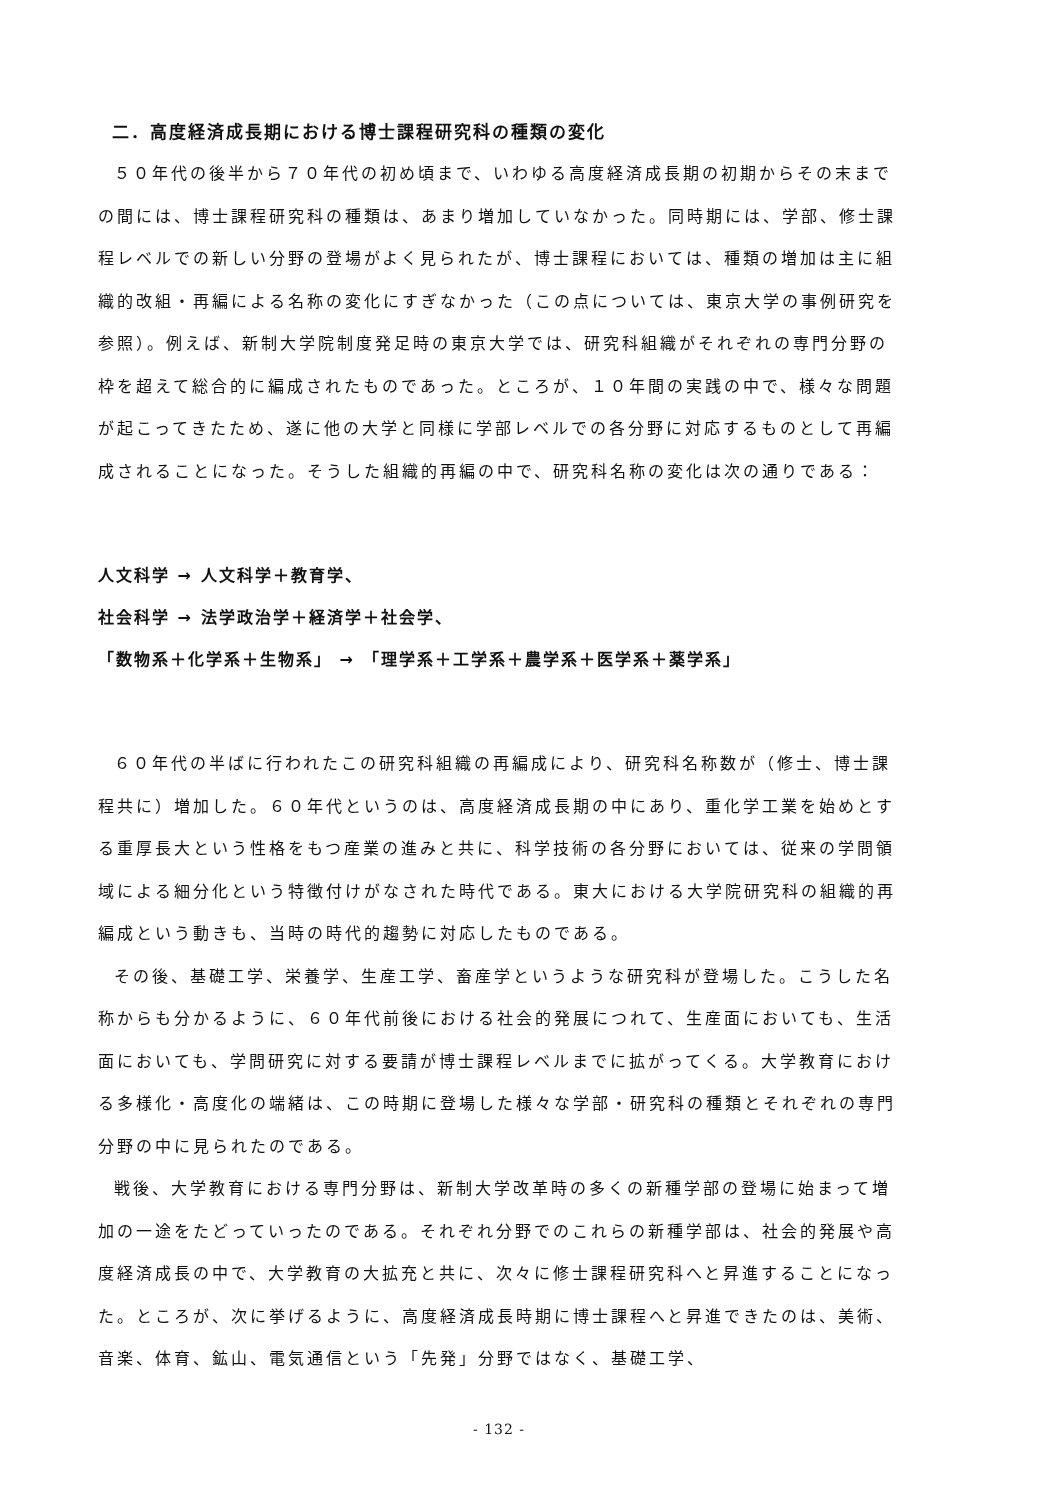二．高度経済成長期における博士課程研究科の種類の変化
５０年代の後半から７０年代の初め頃まで、いわゆる高度経済成長期の初期からその末までの間には、博士課程研究科の種類は、あまり増加していなかった。同時期には、学部、修士課程レベルでの新しい分野の登場がよく見られたが、博士課程においては、種類の増加は主に組織的改組・再編による名称の変化にすぎなかった（この点については、東京大学の事例研究を参照）。例えば、新制大学院制度発足時の東京大学では、研究科組織がそれぞれの専門分野の枠を超えて総合的に編成されたものであった。ところが、１０年間の実践の中で、様々な問題が起こってきたため、遂に他の大学と同様に学部レベルでの各分野に対応するものとして再編成されることになった。そうした組織的再編の中で、研究科名称の変化は次の通りである：
人文科学 → 人文科学＋教育学、
社会科学 → 法学政治学＋経済学＋社会学、
「数物系＋化学系＋生物系」 → 「理学系＋工学系＋農学系＋医学系＋薬学系」
６０年代の半ばに行われたこの研究科組織の再編成により、研究科名称数が（修士、博士課程共に）増加した。６０年代というのは、高度経済成長期の中にあり、重化学工業を始めとする重厚長大という性格をもつ産業の進みと共に、科学技術の各分野においては、従来の学問領域による細分化という特徴付けがなされた時代である。東大における大学院研究科の組織的再編成という動きも、当時の時代的趨勢に対応したものである。
その後、基礎工学、栄養学、生産工学、畜産学というような研究科が登場した。こうした名称からも分かるように、６０年代前後における社会的発展につれて、生産面においても、生活面においても、学問研究に対する要請が博士課程レベルまでに拡がってくる。大学教育における多様化・高度化の端緒は、この時期に登場した様々な学部・研究科の種類とそれぞれの専門分野の中に見られたのである。
戦後、大学教育における専門分野は、新制大学改革時の多くの新種学部の登場に始まって増加の一途をたどっていったのである。それぞれ分野でのこれらの新種学部は、社会的発展や高度経済成長の中で、大学教育の大拡充と共に、次々に修士課程研究科へと昇進することになった。ところが、次に挙げるように、高度経済成長時期に博士課程へと昇進できたのは、美術、音楽、体育、鉱山、電気通信という「先発」分野ではなく、基礎工学、
- 132 -